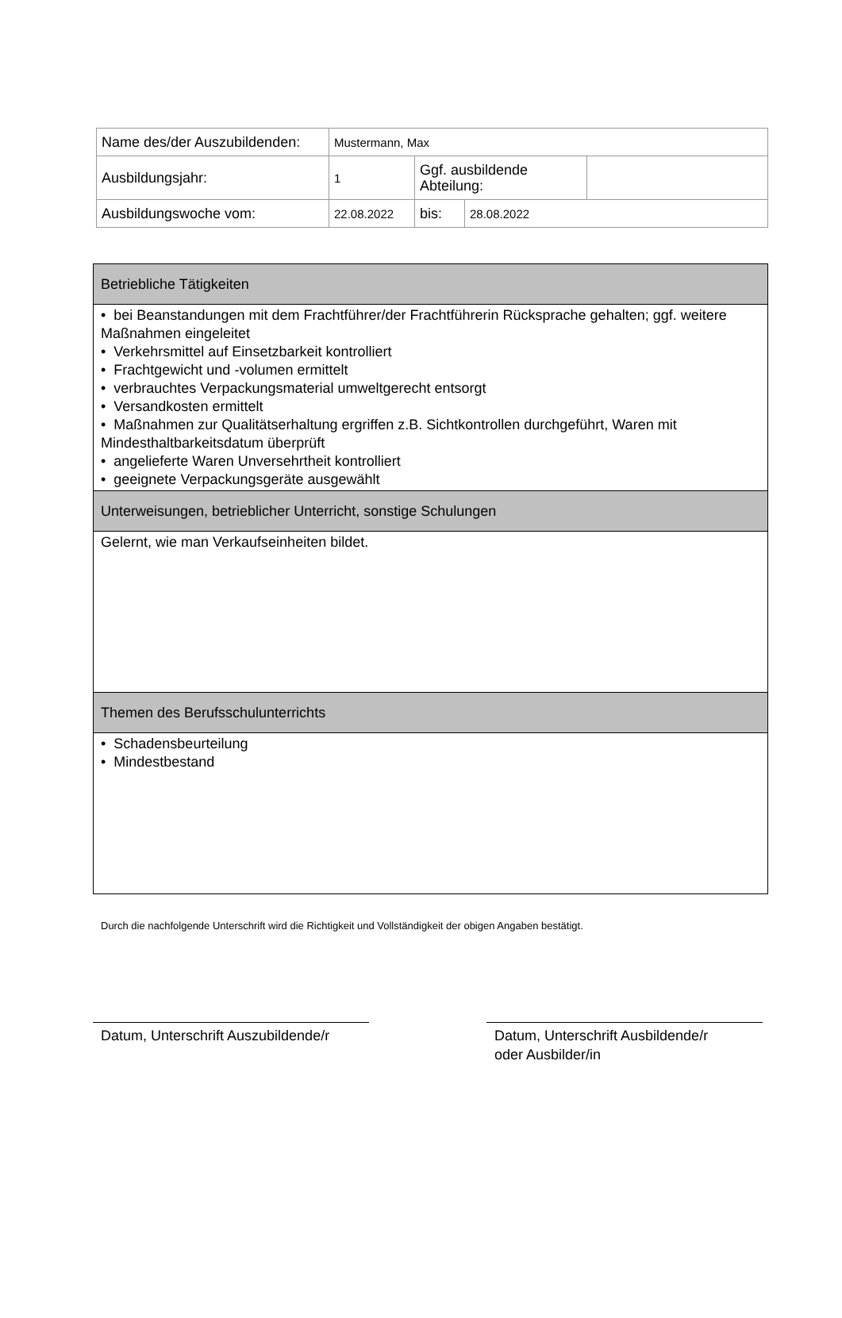| Name des/der Auszubildenden: | Mustermann, Max | | | |
| Ausbildungsjahr: | 1 | Ggf. ausbildende Abteilung: | | |
| Ausbildungswoche vom: | 22.08.2022 | bis: | 28.08.2022 | |
| Betriebliche Tätigkeiten |
| • bei Beanstandungen mit dem Frachtführer/der Frachtführerin Rücksprache gehalten; ggf. weitere Maßnahmen eingeleitet • Verkehrsmittel auf Einsetzbarkeit kontrolliert • Frachtgewicht und -volumen ermittelt • verbrauchtes Verpackungsmaterial umweltgerecht entsorgt • Versandkosten ermittelt • Maßnahmen zur Qualitätserhaltung ergriffen z.B. Sichtkontrollen durchgeführt, Waren mit Mindesthaltbarkeitsdatum überprüft • angelieferte Waren Unversehrtheit kontrolliert • geeignete Verpackungsgeräte ausgewählt |
| Unterweisungen, betrieblicher Unterricht, sonstige Schulungen |
| Gelernt, wie man Verkaufseinheiten bildet. |
| Themen des Berufsschulunterrichts |
| • Schadensbeurteilung • Mindestbestand |
Durch die nachfolgende Unterschrift wird die Richtigkeit und Vollständigkeit der obigen Angaben bestätigt.
Datum, Unterschrift Auszubildende/r
Datum, Unterschrift Ausbildende/r
oder Ausbilder/in